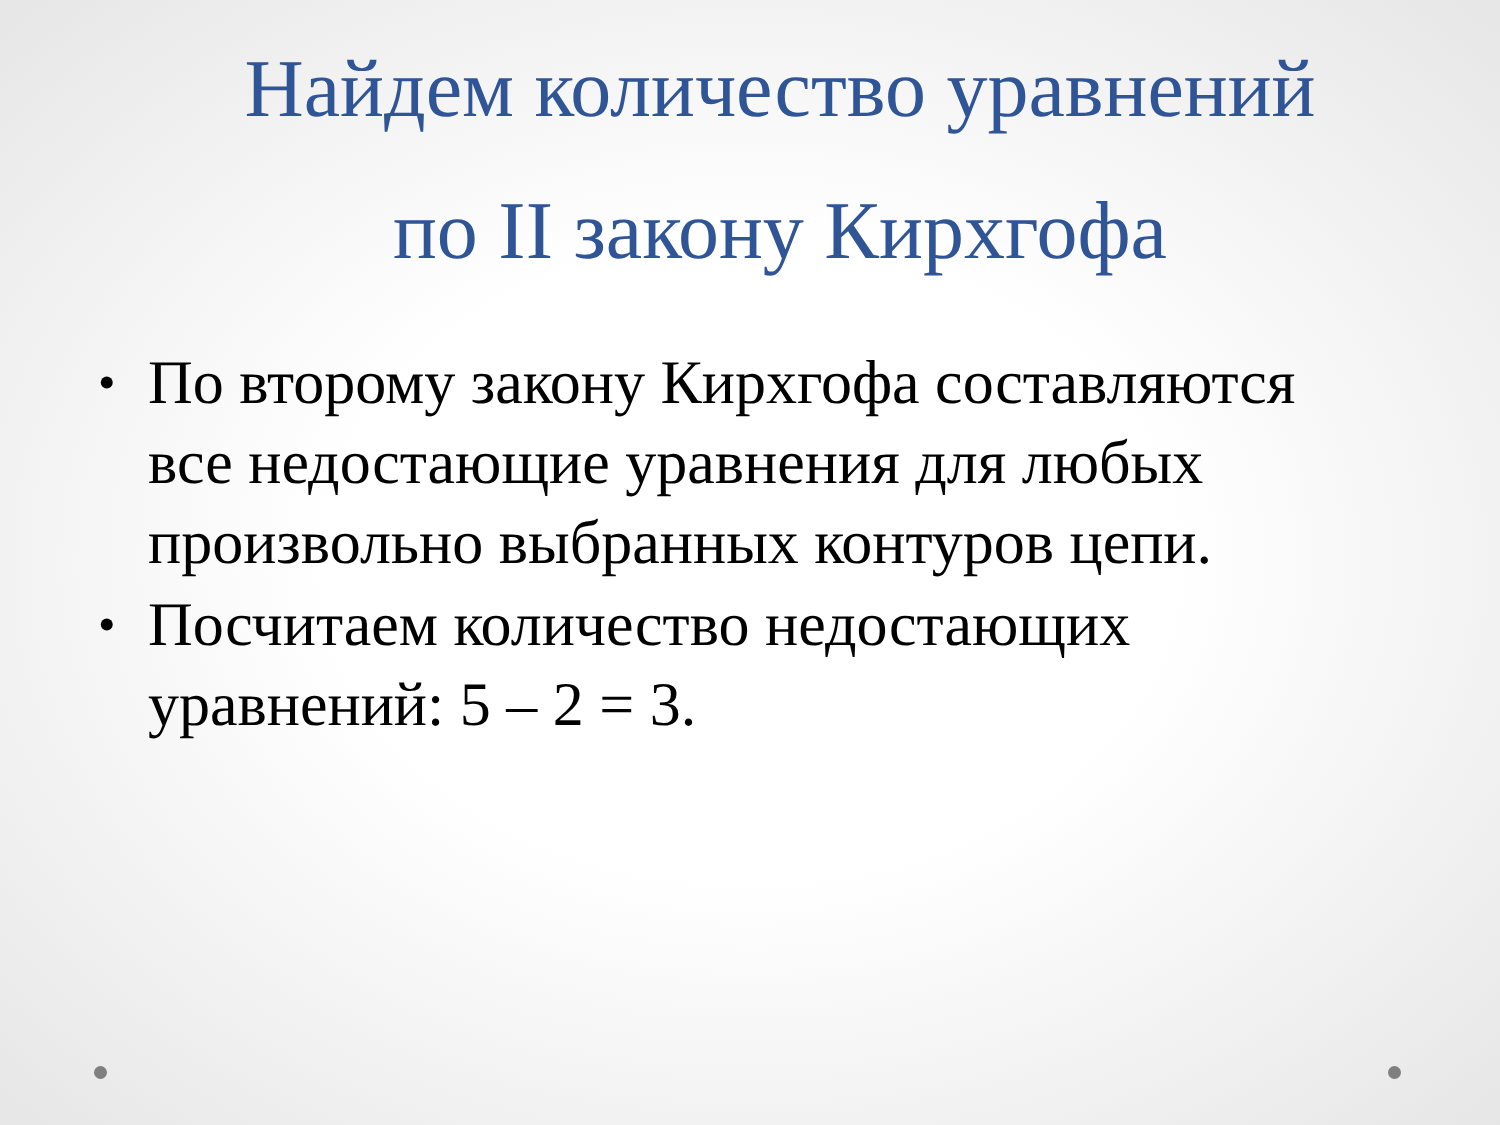Найдем количество уравнений
по II закону Кирхгофа
• По второму закону Кирхгофа составляются все недостающие уравнения для любых произвольно выбранных контуров цепи.
• Посчитаем количество недостающих уравнений: 5 – 2 = 3.